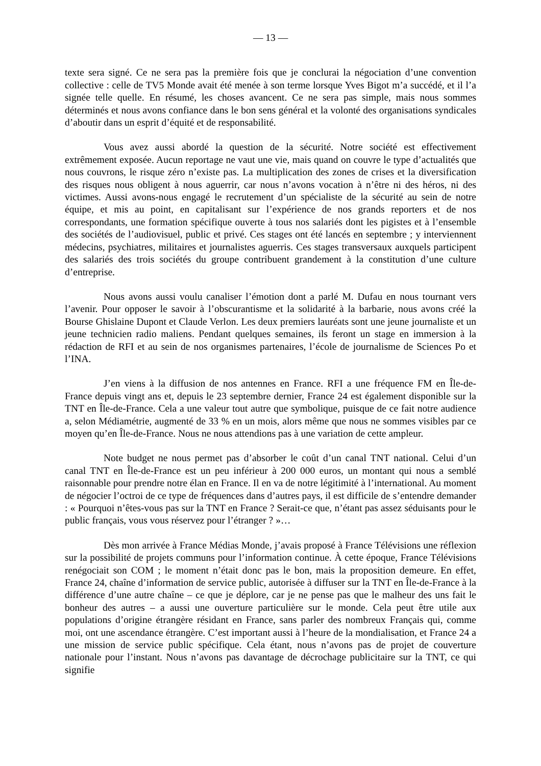— 13 —
texte sera signé. Ce ne sera pas la première fois que je conclurai la négociation d’une convention collective : celle de TV5 Monde avait été menée à son terme lorsque Yves Bigot m’a succédé, et il l’a signée telle quelle. En résumé, les choses avancent. Ce ne sera pas simple, mais nous sommes déterminés et nous avons confiance dans le bon sens général et la volonté des organisations syndicales d’aboutir dans un esprit d’équité et de responsabilité.
Vous avez aussi abordé la question de la sécurité. Notre société est effectivement extrêmement exposée. Aucun reportage ne vaut une vie, mais quand on couvre le type d’actualités que nous couvrons, le risque zéro n’existe pas. La multiplication des zones de crises et la diversification des risques nous obligent à nous aguerrir, car nous n’avons vocation à n’être ni des héros, ni des victimes. Aussi avons-nous engagé le recrutement d’un spécialiste de la sécurité au sein de notre équipe, et mis au point, en capitalisant sur l’expérience de nos grands reporters et de nos correspondants, une formation spécifique ouverte à tous nos salariés dont les pigistes et à l’ensemble des sociétés de l’audiovisuel, public et privé. Ces stages ont été lancés en septembre ; y interviennent médecins, psychiatres, militaires et journalistes aguerris. Ces stages transversaux auxquels participent des salariés des trois sociétés du groupe contribuent grandement à la constitution d’une culture d’entreprise.
Nous avons aussi voulu canaliser l’émotion dont a parlé M. Dufau en nous tournant vers l’avenir. Pour opposer le savoir à l’obscurantisme et la solidarité à la barbarie, nous avons créé la Bourse Ghislaine Dupont et Claude Verlon. Les deux premiers lauréats sont une jeune journaliste et un jeune technicien radio maliens. Pendant quelques semaines, ils feront un stage en immersion à la rédaction de RFI et au sein de nos organismes partenaires, l’école de journalisme de Sciences Po et l’INA.
J’en viens à la diffusion de nos antennes en France. RFI a une fréquence FM en Île-de-France depuis vingt ans et, depuis le 23 septembre dernier, France 24 est également disponible sur la TNT en Île-de-France. Cela a une valeur tout autre que symbolique, puisque de ce fait notre audience a, selon Médiamétrie, augmenté de 33 % en un mois, alors même que nous ne sommes visibles par ce moyen qu’en Île-de-France. Nous ne nous attendions pas à une variation de cette ampleur.
Note budget ne nous permet pas d’absorber le coût d’un canal TNT national. Celui d’un canal TNT en Île-de-France est un peu inférieur à 200 000 euros, un montant qui nous a semblé raisonnable pour prendre notre élan en France. Il en va de notre légitimité à l’international. Au moment de négocier l’octroi de ce type de fréquences dans d’autres pays, il est difficile de s’entendre demander : « Pourquoi n’êtes-vous pas sur la TNT en France ? Serait-ce que, n’étant pas assez séduisants pour le public français, vous vous réservez pour l’étranger ? »…
Dès mon arrivée à France Médias Monde, j’avais proposé à France Télévisions une réflexion sur la possibilité de projets communs pour l’information continue. À cette époque, France Télévisions renégociait son COM ; le moment n’était donc pas le bon, mais la proposition demeure. En effet, France 24, chaîne d’information de service public, autorisée à diffuser sur la TNT en Île-de-France à la différence d’une autre chaîne – ce que je déplore, car je ne pense pas que le malheur des uns fait le bonheur des autres – a aussi une ouverture particulière sur le monde. Cela peut être utile aux populations d’origine étrangère résidant en France, sans parler des nombreux Français qui, comme moi, ont une ascendance étrangère. C’est important aussi à l’heure de la mondialisation, et France 24 a une mission de service public spécifique. Cela étant, nous n’avons pas de projet de couverture nationale pour l’instant. Nous n’avons pas davantage de décrochage publicitaire sur la TNT, ce qui signifie